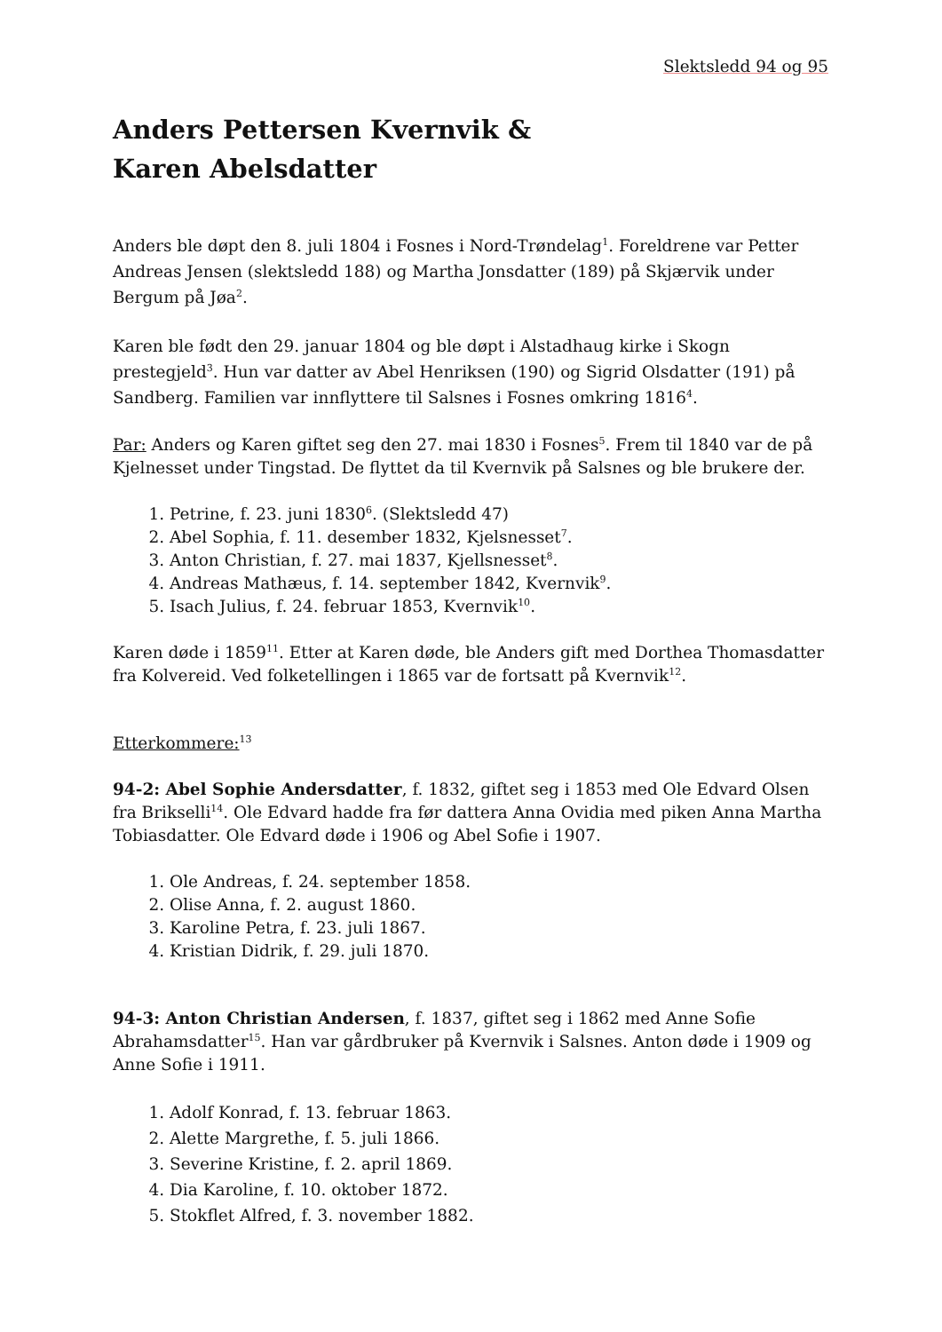Slektsledd 94 og 95
Anders Pettersen Kvernvik &
Karen Abelsdatter
Anders ble døpt den 8. juli 1804 i Fosnes i Nord-Trøndelag<sup>1</sup>. Foreldrene var Petter Andreas Jensen (slektsledd 188) og Martha Jonsdatter (189) på Skjærvik under Bergum på Jøa<sup>2</sup>.
Karen ble født den 29. januar 1804 og ble døpt i Alstadhaug kirke i Skogn prestegjeld<sup>3</sup>. Hun var datter av Abel Henriksen (190) og Sigrid Olsdatter (191) på Sandberg. Familien var innflyttere til Salsnes i Fosnes omkring 1816<sup>4</sup>.
Par: Anders og Karen giftet seg den 27. mai 1830 i Fosnes<sup>5</sup>. Frem til 1840 var de på Kjelnesset under Tingstad. De flyttet da til Kvernvik på Salsnes og ble brukere der.
1. Petrine, f. 23. juni 1830<sup>6</sup>. (Slektsledd 47)
2. Abel Sophia, f. 11. desember 1832, Kjelsnesset<sup>7</sup>.
3. Anton Christian, f. 27. mai 1837, Kjellsnesset<sup>8</sup>.
4. Andreas Mathæus, f. 14. september 1842, Kvernvik<sup>9</sup>.
5. Isach Julius, f. 24. februar 1853, Kvernvik<sup>10</sup>.
Karen døde i 1859<sup>11</sup>. Etter at Karen døde, ble Anders gift med Dorthea Thomasdatter fra Kolvereid. Ved folketellingen i 1865 var de fortsatt på Kvernvik<sup>12</sup>.
Etterkommere:<sup>13</sup>
94-2: Abel Sophie Andersdatter, f. 1832, giftet seg i 1853 med Ole Edvard Olsen fra Brikselli<sup>14</sup>. Ole Edvard hadde fra før dattera Anna Ovidia med piken Anna Martha Tobiasdatter. Ole Edvard døde i 1906 og Abel Sofie i 1907.
1. Ole Andreas, f. 24. september 1858.
2. Olise Anna, f. 2. august 1860.
3. Karoline Petra, f. 23. juli 1867.
4. Kristian Didrik, f. 29. juli 1870.
94-3: Anton Christian Andersen, f. 1837, giftet seg i 1862 med Anne Sofie Abrahamsdatter<sup>15</sup>. Han var gårdbruker på Kvernvik i Salsnes. Anton døde i 1909 og Anne Sofie i 1911.
1. Adolf Konrad, f. 13. februar 1863.
2. Alette Margrethe, f. 5. juli 1866.
3. Severine Kristine, f. 2. april 1869.
4. Dia Karoline, f. 10. oktober 1872.
5. Stokflet Alfred, f. 3. november 1882.